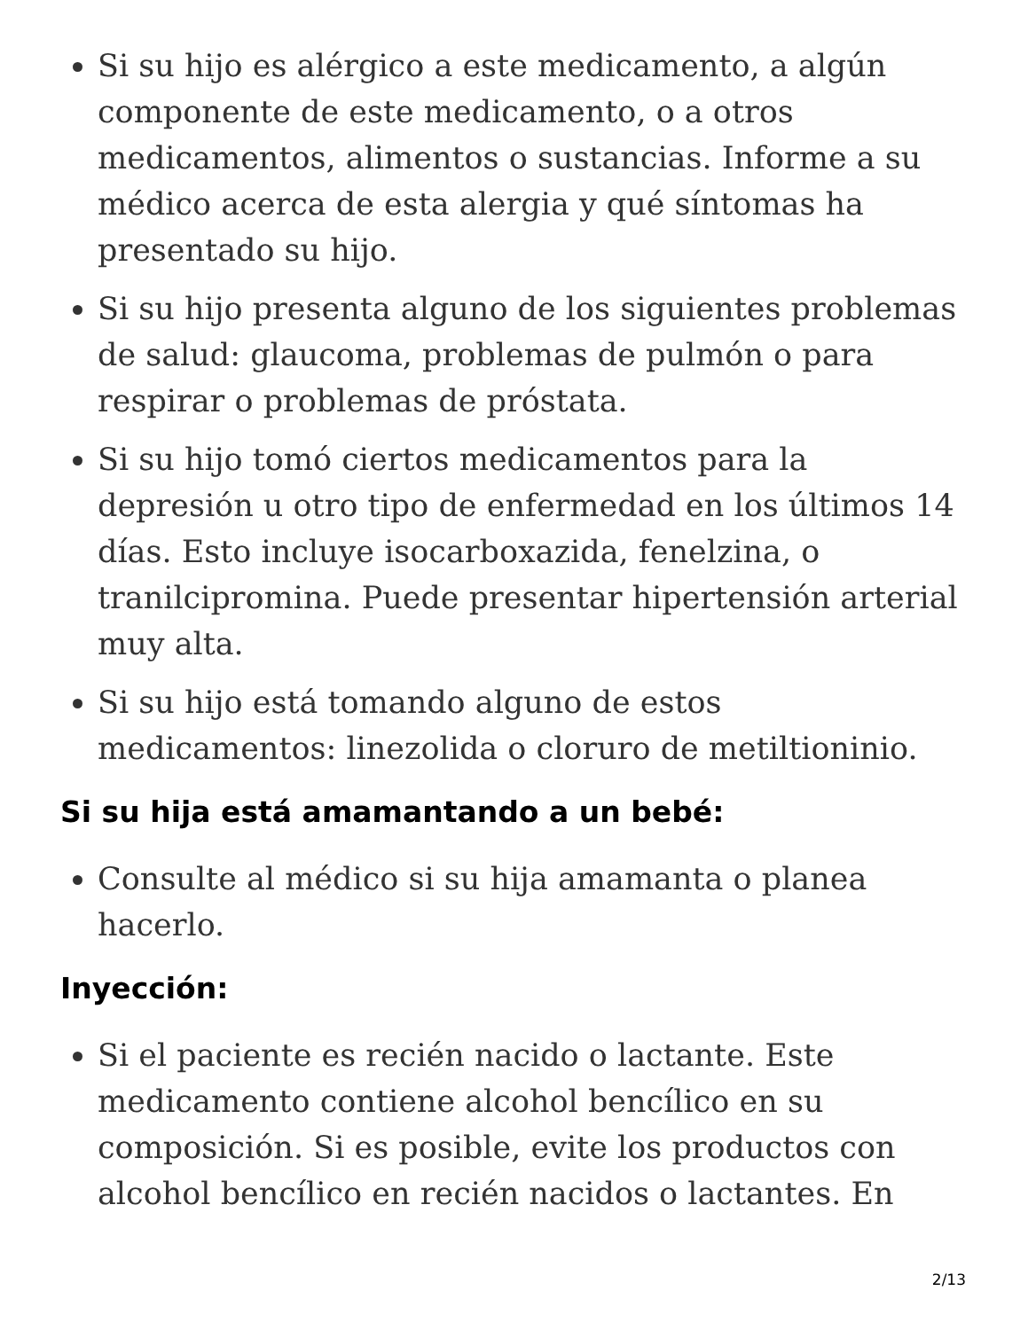Si su hijo es alérgico a este medicamento, a algún componente de este medicamento, o a otros medicamentos, alimentos o sustancias. Informe a su médico acerca de esta alergia y qué síntomas ha presentado su hijo.
Si su hijo presenta alguno de los siguientes problemas de salud: glaucoma, problemas de pulmón o para respirar o problemas de próstata.
Si su hijo tomó ciertos medicamentos para la depresión u otro tipo de enfermedad en los últimos 14 días. Esto incluye isocarboxazida, fenelzina, o tranilcipromina. Puede presentar hipertensión arterial muy alta.
Si su hijo está tomando alguno de estos medicamentos: linezolida o cloruro de metiltioninio.
Si su hija está amamantando a un bebé:
Consulte al médico si su hija amamanta o planea hacerlo.
Inyección:
Si el paciente es recién nacido o lactante. Este medicamento contiene alcohol bencílico en su composición. Si es posible, evite los productos con alcohol bencílico en recién nacidos o lactantes. En
2/13